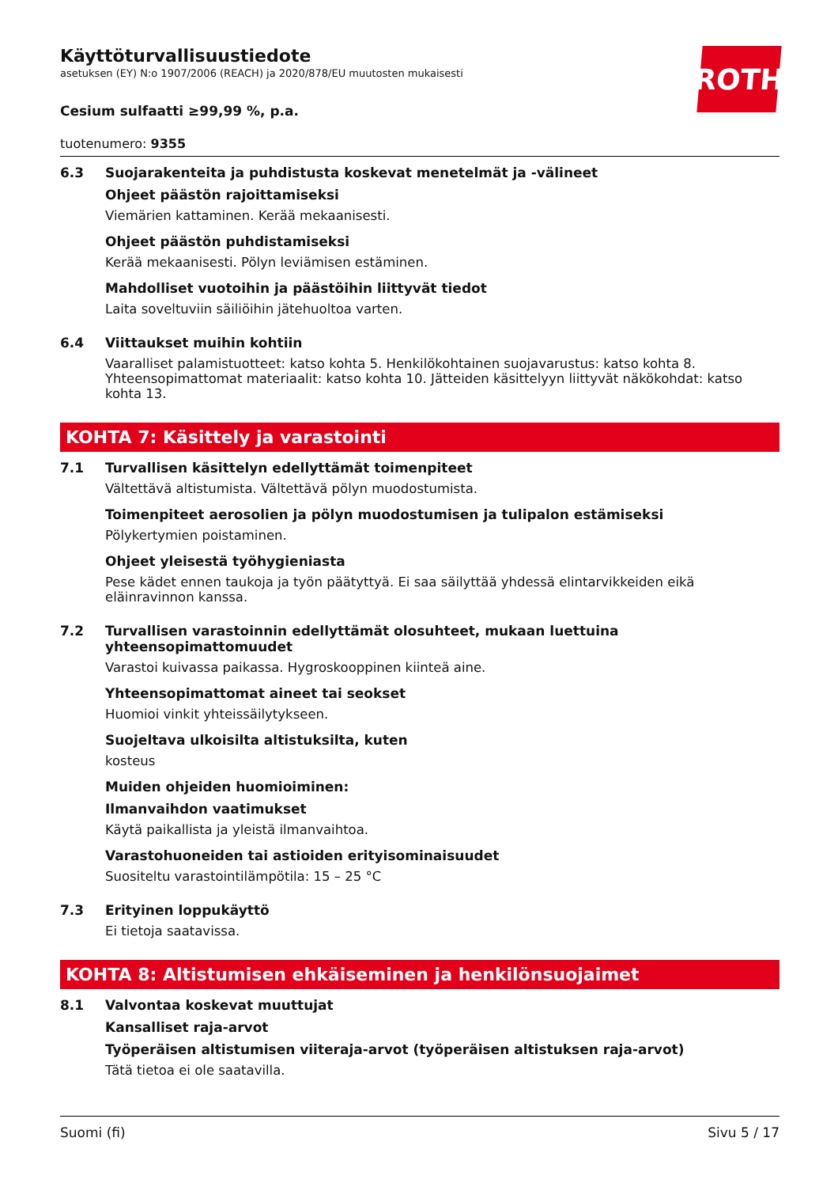ROTH
Käyttöturvallisuustiedote
asetuksen (EY) N:o 1907/2006 (REACH) ja 2020/878/EU muutosten mukaisesti
Cesium sulfaatti ≥99,99 %, p.a.
tuotenumero: 9355
6.3 Suojarakenteita ja puhdistusta koskevat menetelmät ja -välineet
Ohjeet päästön rajoittamiseksi
Viemärien kattaminen. Kerää mekaanisesti.
Ohjeet päästön puhdistamiseksi
Kerää mekaanisesti. Pölyn leviämisen estäminen.
Mahdolliset vuotoihin ja päästöihin liittyvät tiedot
Laita soveltuviin säiliöihin jätehuoltoa varten.
6.4 Viittaukset muihin kohtiin
Vaaralliset palamistuotteet: katso kohta 5. Henkilökohtainen suojavarustus: katso kohta 8. Yhteensopimattomat materiaalit: katso kohta 10. Jätteiden käsittelyyn liittyvät näkökohdat: katso kohta 13.
KOHTA 7: Käsittely ja varastointi
7.1 Turvallisen käsittelyn edellyttämät toimenpiteet
Vältettävä altistumista. Vältettävä pölyn muodostumista.
Toimenpiteet aerosolien ja pölyn muodostumisen ja tulipalon estämiseksi
Pölykertymien poistaminen.
Ohjeet yleisestä työhygieniasta
Pese kädet ennen taukoja ja työn päätyttyä. Ei saa säilyttää yhdessä elintarvikkeiden eikä eläinravinnon kanssa.
7.2 Turvallisen varastoinnin edellyttämät olosuhteet, mukaan luettuina yhteensopimattomuudet
Varastoi kuivassa paikassa. Hygroskooppinen kiinteä aine.
Yhteensopimattomat aineet tai seokset
Huomioi vinkit yhteissäilytykseen.
Suojeltava ulkoisilta altistuksilta, kuten
kosteus
Muiden ohjeiden huomioiminen:
Ilmanvaihdon vaatimukset
Käytä paikallista ja yleistä ilmanvaihtoa.
Varastohuoneiden tai astioiden erityisominaisuudet
Suositeltu varastointilämpötila: 15 – 25 °C
7.3 Erityinen loppukäyttö
Ei tietoja saatavissa.
KOHTA 8: Altistumisen ehkäiseminen ja henkilönsuojaimet
8.1 Valvontaa koskevat muuttujat
Kansalliset raja-arvot
Työperäisen altistumisen viiteraja-arvot (työperäisen altistuksen raja-arvot)
Tätä tietoa ei ole saatavilla.
Suomi (fi) Sivu 5 / 17